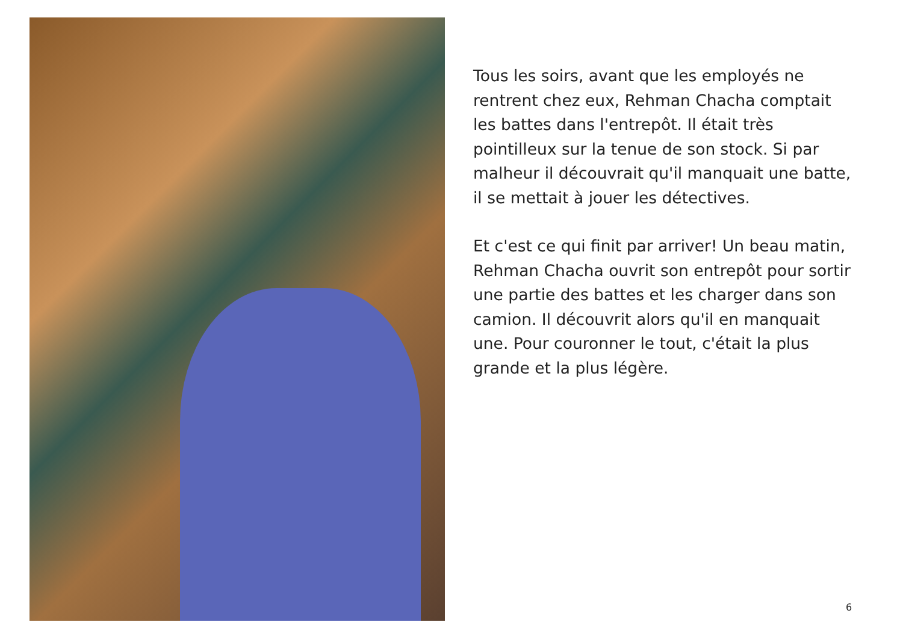Tous les soirs, avant que les employés ne rentrent chez eux, Rehman Chacha comptait les battes dans l'entrepôt. Il était très pointilleux sur la tenue de son stock. Si par malheur il découvrait qu'il manquait une batte, il se mettait à jouer les détectives.
Et c'est ce qui finit par arriver! Un beau matin, Rehman Chacha ouvrit son entrepôt pour sortir une partie des battes et les charger dans son camion. Il découvrit alors qu'il en manquait une. Pour couronner le tout, c'était la plus grande et la plus légère.
6